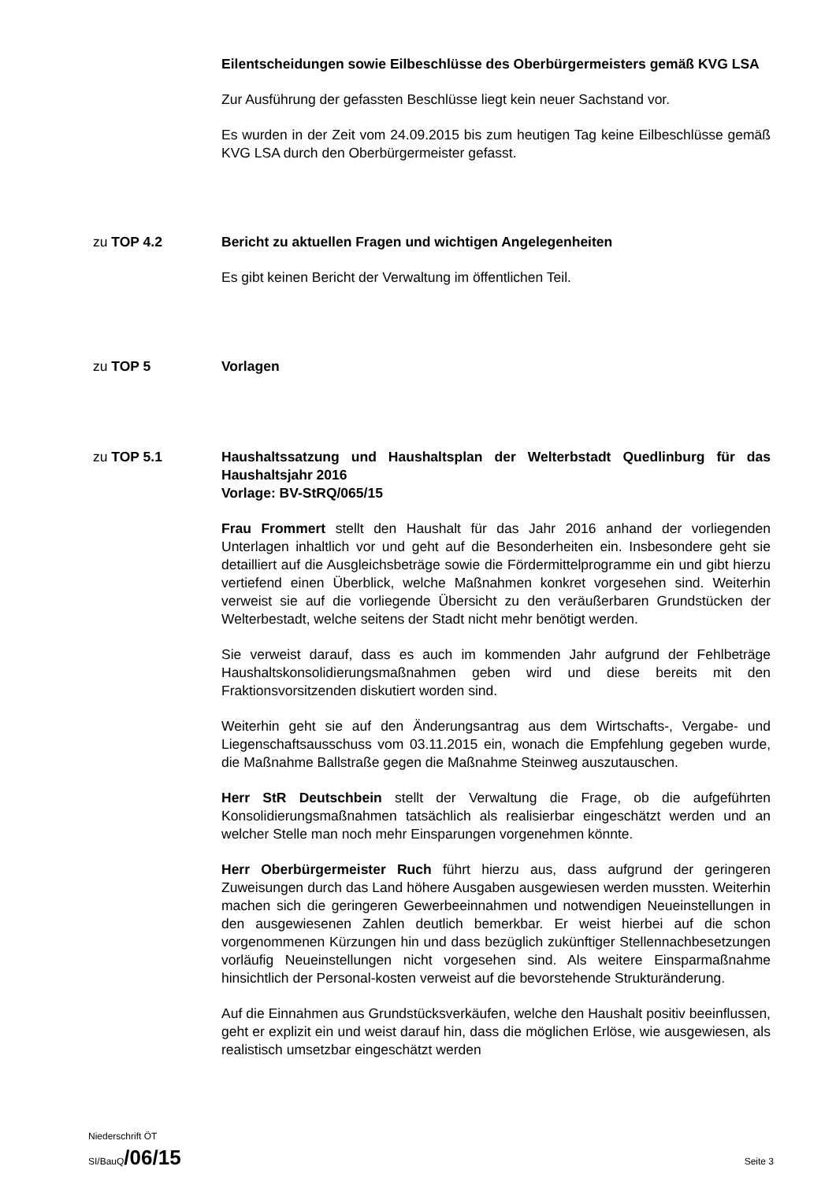Eilentscheidungen sowie Eilbeschlüsse des Oberbürgermeisters gemäß KVG LSA
Zur Ausführung der gefassten Beschlüsse liegt kein neuer Sachstand vor.
Es wurden in der Zeit vom 24.09.2015 bis zum heutigen Tag keine Eilbeschlüsse gemäß KVG LSA durch den Oberbürgermeister gefasst.
zu TOP 4.2 Bericht zu aktuellen Fragen und wichtigen Angelegenheiten
Es gibt keinen Bericht der Verwaltung im öffentlichen Teil.
zu TOP 5 Vorlagen
zu TOP 5.1 Haushaltssatzung und Haushaltsplan der Welterbstadt Quedlinburg für das Haushaltsjahr 2016
Vorlage: BV-StRQ/065/15
Frau Frommert stellt den Haushalt für das Jahr 2016 anhand der vorliegenden Unterlagen inhaltlich vor und geht auf die Besonderheiten ein. Insbesondere geht sie detailliert auf die Ausgleichsbeträge sowie die Fördermittelprogramme ein und gibt hierzu vertiefend einen Überblick, welche Maßnahmen konkret vorgesehen sind. Weiterhin verweist sie auf die vorliegende Übersicht zu den veräußerbaren Grundstücken der Welterbestadt, welche seitens der Stadt nicht mehr benötigt werden.
Sie verweist darauf, dass es auch im kommenden Jahr aufgrund der Fehlbeträge Haushaltskonsolidierungsmaßnahmen geben wird und diese bereits mit den Fraktionsvorsitzenden diskutiert worden sind.
Weiterhin geht sie auf den Änderungsantrag aus dem Wirtschafts-, Vergabe- und Liegenschaftsausschuss vom 03.11.2015 ein, wonach die Empfehlung gegeben wurde, die Maßnahme Ballstraße gegen die Maßnahme Steinweg auszutauschen.
Herr StR Deutschbein stellt der Verwaltung die Frage, ob die aufgeführten Konsolidierungsmaßnahmen tatsächlich als realisierbar eingeschätzt werden und an welcher Stelle man noch mehr Einsparungen vorgenehmen könnte.
Herr Oberbürgermeister Ruch führt hierzu aus, dass aufgrund der geringeren Zuweisungen durch das Land höhere Ausgaben ausgewiesen werden mussten. Weiterhin machen sich die geringeren Gewerbeeinnahmen und notwendigen Neueinstellungen in den ausgewiesenen Zahlen deutlich bemerkbar. Er weist hierbei auf die schon vorgenommenen Kürzungen hin und dass bezüglich zukünftiger Stellennachbesetzungen vorläufig Neueinstellungen nicht vorgesehen sind. Als weitere Einsparmaßnahme hinsichtlich der Personal-kosten verweist auf die bevorstehende Strukturänderung.
Auf die Einnahmen aus Grundstücksverkäufen, welche den Haushalt positiv beeinflussen, geht er explizit ein und weist darauf hin, dass die möglichen Erlöse, wie ausgewiesen, als realistisch umsetzbar eingeschätzt werden
Niederschrift ÖT
SI/BauQ/06/15 Seite 3